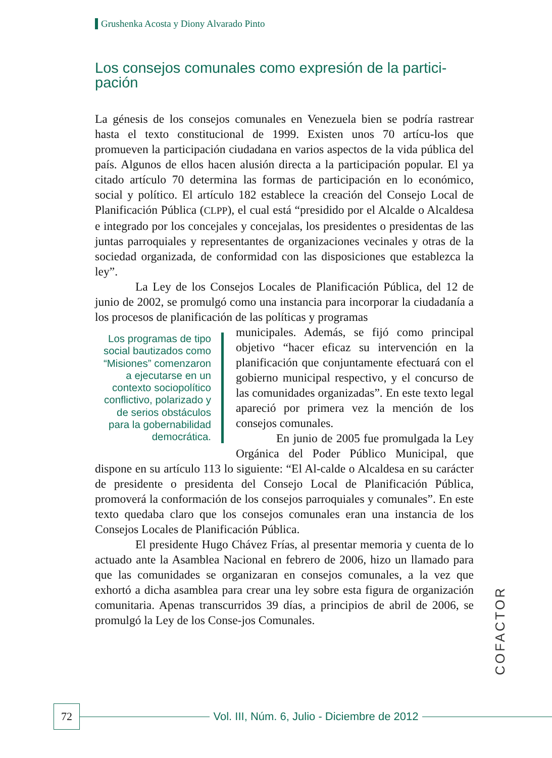Grushenka Acosta y Diony Alvarado Pinto
Los consejos comunales como expresión de la partici-pación
La génesis de los consejos comunales en Venezuela bien se podría rastrear hasta el texto constitucional de 1999. Existen unos 70 artícu-los que promueven la participación ciudadana en varios aspectos de la vida pública del país. Algunos de ellos hacen alusión directa a la participación popular. El ya citado artículo 70 determina las formas de participación en lo económico, social y político. El artículo 182 establece la creación del Consejo Local de Planificación Pública (CLPP), el cual está “presidido por el Alcalde o Alcaldesa e integrado por los concejales y concejalas, los presidentes o presidentas de las juntas parroquiales y representantes de organizaciones vecinales y otras de la sociedad organizada, de conformidad con las disposiciones que establezca la ley”.
La Ley de los Consejos Locales de Planificación Pública, del 12 de junio de 2002, se promulgó como una instancia para incorporar la ciudadanía a los procesos de planificación de las políticas y programas
Los programas de tipo social bautizados como “Misiones” comenzaron a ejecutarse en un contexto sociopolítico conflictivo, polarizado y de serios obstáculos para la gobernabilidad democrática.
municipales. Además, se fijó como principal objetivo “hacer eficaz su intervención en la planificación que conjuntamente efectuará con el gobierno municipal respectivo, y el concurso de las comunidades organizadas”. En este texto legal apareció por primera vez la mención de los consejos comunales.
En junio de 2005 fue promulgada la Ley Orgánica del Poder Público Municipal, que dispone en su artículo 113 lo siguiente: “El Al-calde o Alcaldesa en su carácter de presidente o presidenta del Consejo Local de Planificación Pública, promoverá la conformación de los consejos parroquiales y comunales”. En este texto quedaba claro que los consejos comunales eran una instancia de los Consejos Locales de Planificación Pública.
El presidente Hugo Chávez Frías, al presentar memoria y cuenta de lo actuado ante la Asamblea Nacional en febrero de 2006, hizo un llamado para que las comunidades se organizaran en consejos comunales, a la vez que exhortó a dicha asamblea para crear una ley sobre esta figura de organización comunitaria. Apenas transcurridos 39 días, a principios de abril de 2006, se promulgó la Ley de los Conse-jos Comunales.
COFACTOR
72
Vol. III, Núm. 6, Julio - Diciembre de 2012